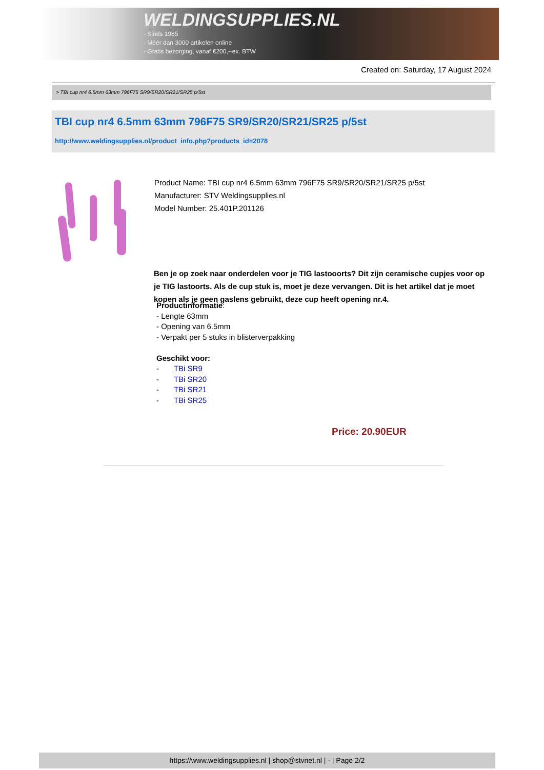WELDINGSUPPLIES.NL
- Sinds 1985
- Méér dan 3000 artikelen online
- Gratis bezorging, vanaf €200,--ex. BTW
Created on: Saturday, 17 August 2024
> TBI cup nr4 6.5mm 63mm 796F75 SR9/SR20/SR21/SR25 p/5st
TBI cup nr4 6.5mm 63mm 796F75 SR9/SR20/SR21/SR25 p/5st
http://www.weldingsupplies.nl/product_info.php?products_id=2078
Product Name: TBI cup nr4 6.5mm 63mm 796F75 SR9/SR20/SR21/SR25 p/5st
Manufacturer: STV Weldingsupplies.nl
Model Number: 25.401P.201126
Ben je op zoek naar onderdelen voor je TIG lastooorts? Dit zijn ceramische cupjes voor op je TIG lastoorts. Als de cup stuk is, moet je deze vervangen. Dit is het artikel dat je moet kopen als je geen gaslens gebruikt, deze cup heeft opening nr.4.
Productinformatie:
- Lengte 63mm
- Opening van 6.5mm
- Verpakt per 5 stuks in blisterverpakking
Geschikt voor:
- TBi SR9
- TBi SR20
- TBi SR21
- TBi SR25
Price: 20.90EUR
https://www.weldingsupplies.nl | shop@stvnet.nl | - | Page 2/2